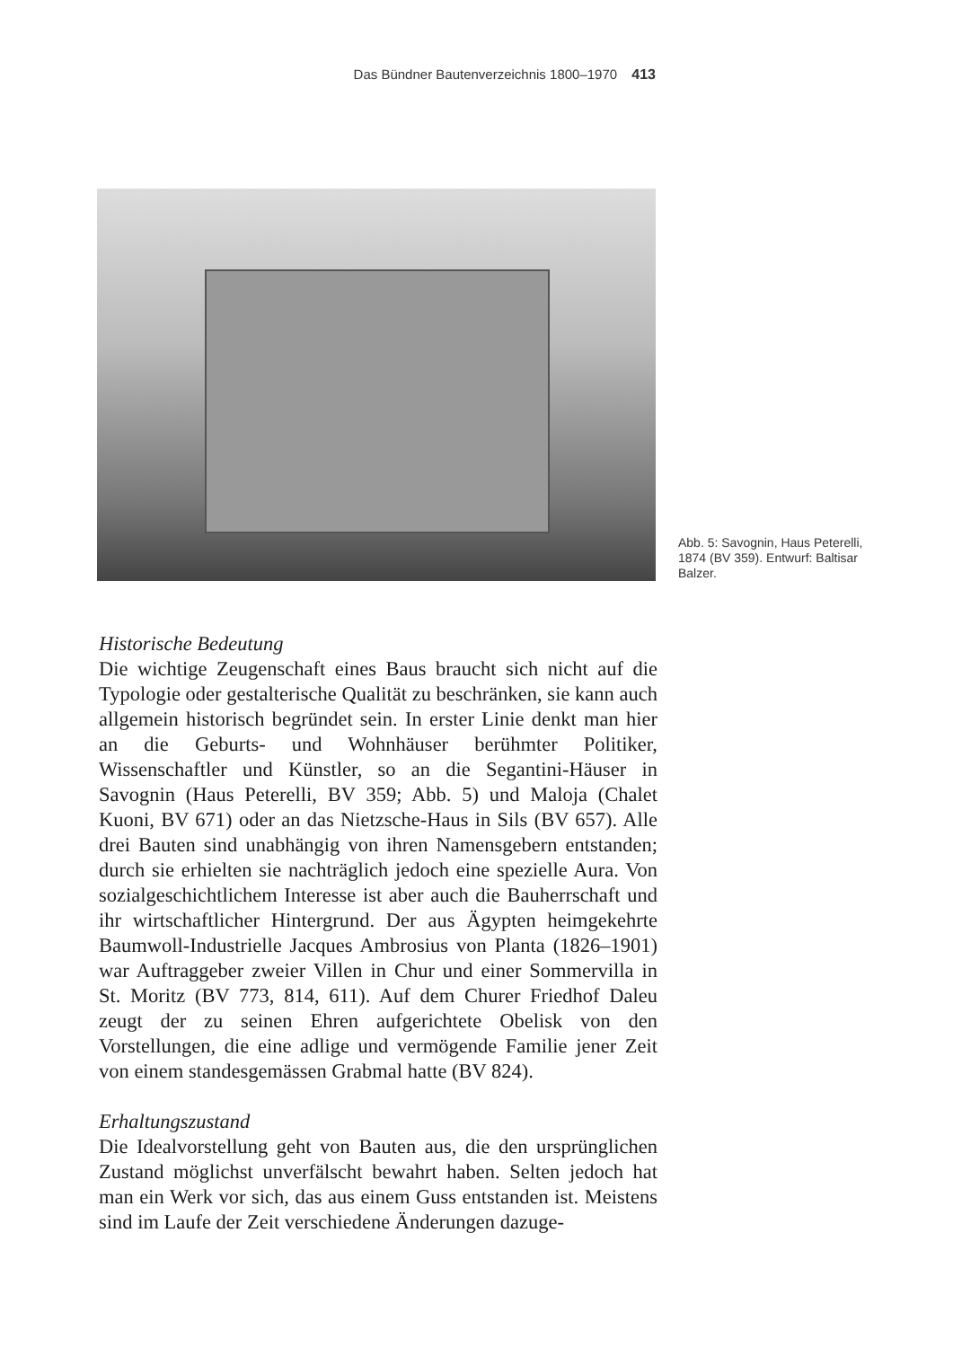Das Bündner Bautenverzeichnis 1800–1970 413
Abb. 5: Savognin, Haus Peterelli, 1874 (BV 359). Entwurf: Baltisar Balzer.
Historische Bedeutung
Die wichtige Zeugenschaft eines Baus braucht sich nicht auf die Typologie oder gestalterische Qualität zu beschränken, sie kann auch allgemein historisch begründet sein. In erster Linie denkt man hier an die Geburts- und Wohnhäuser berühmter Politiker, Wissenschaftler und Künstler, so an die Segantini-Häuser in Savognin (Haus Peterelli, BV 359; Abb. 5) und Maloja (Chalet Kuoni, BV 671) oder an das Nietzsche-Haus in Sils (BV 657). Alle drei Bauten sind unabhängig von ihren Namensgebern entstanden; durch sie erhielten sie nachträglich jedoch eine spezielle Aura. Von sozialgeschichtlichem Interesse ist aber auch die Bauherrschaft und ihr wirtschaftlicher Hintergrund. Der aus Ägypten heimgekehrte Baumwoll-Industrielle Jacques Ambrosius von Planta (1826–1901) war Auftraggeber zweier Villen in Chur und einer Sommervilla in St. Moritz (BV 773, 814, 611). Auf dem Churer Friedhof Daleu zeugt der zu seinen Ehren aufgerichtete Obelisk von den Vorstellungen, die eine adlige und vermögende Familie jener Zeit von einem standesgemässen Grabmal hatte (BV 824).
Erhaltungszustand
Die Idealvorstellung geht von Bauten aus, die den ursprünglichen Zustand möglichst unverfälscht bewahrt haben. Selten jedoch hat man ein Werk vor sich, das aus einem Guss entstanden ist. Meistens sind im Laufe der Zeit verschiedene Änderungen dazuge-